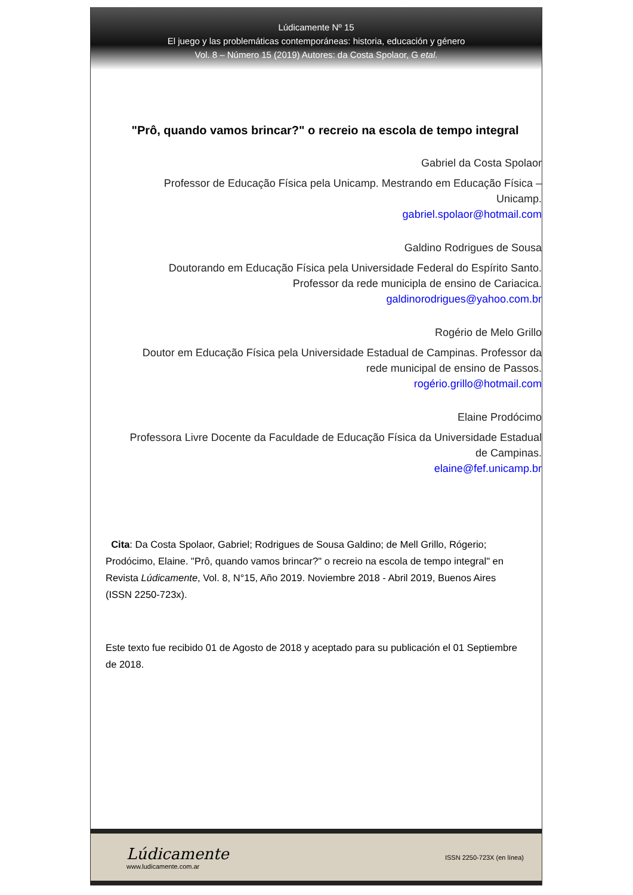Lúdicamente Nº 15
El juego y las problemáticas contemporáneas: historia, educación y género
Vol. 8 – Número 15 (2019) Autores: da Costa Spolaor, G etal.
"Prô, quando vamos brincar?" o recreio na escola de tempo integral
Gabriel da Costa Spolaor
Professor de Educação Física pela Unicamp. Mestrando em Educação Física –
Unicamp.
gabriel.spolaor@hotmail.com
Galdino Rodrigues de Sousa
Doutorando em Educação Física pela Universidade Federal do Espírito Santo.
Professor da rede municipla de ensino de Cariacica.
galdinorodrigues@yahoo.com.br
Rogério de Melo Grillo
Doutor em Educação Física pela Universidade Estadual de Campinas. Professor da
rede municipal de ensino de Passos.
rogério.grillo@hotmail.com
Elaine Prodócimo
Professora Livre Docente da Faculdade de Educação Física da Universidade Estadual
de Campinas.
elaine@fef.unicamp.br
Cita: Da Costa Spolaor, Gabriel; Rodrigues de Sousa Galdino; de Mell Grillo, Rógerio; Prodócimo, Elaine. "Prô, quando vamos brincar?" o recreio na escola de tempo integral" en Revista Lúdicamente, Vol. 8, N°15, Año 2019. Noviembre 2018 - Abril 2019, Buenos Aires (ISSN 2250-723x).
Este texto fue recibido 01 de Agosto de 2018 y aceptado para su publicación el 01 Septiembre de 2018.
Lúdicamente
www.ludicamente.com.ar
ISSN 2250-723X (en línea)